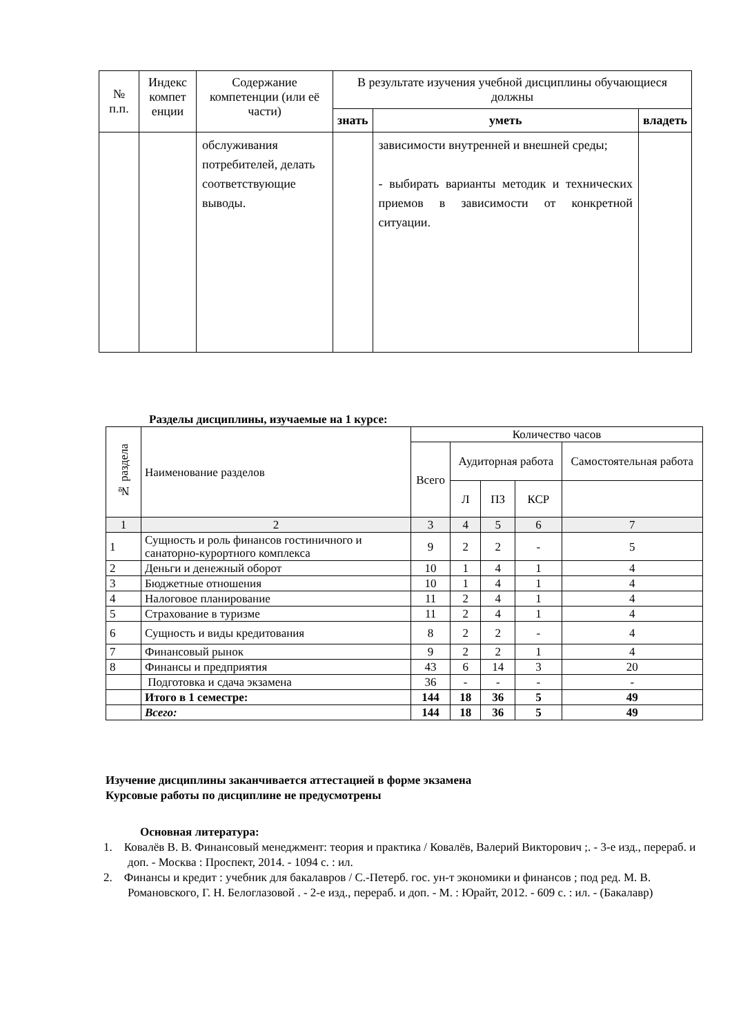| № п.п. | Индекс компет енции | Содержание компетенции (или её части) | В результате изучения учебной дисциплины обучающиеся должны | | |
| --- | --- | --- | --- | --- | --- |
| | | | знать | уметь | владеть |
| | | обслуживания потребителей, делать соответствующие выводы. | | зависимости внутренней и внешней среды; - выбирать варианты методик и технических приемов в зависимости от конкретной ситуации. | |
Разделы дисциплины, изучаемые на 1 курсе:
| № раздела | Наименование разделов | Количество часов | | | | |
| | | Всего | Аудиторная работа | | | Самостоятельная работа |
| | | | Л | ПЗ | КСР | |
| 1 | 2 | 3 | 4 | 5 | 6 | 7 |
| 1 | Сущность и роль финансов гостиничного и санаторно-курортного комплекса | 9 | 2 | 2 | - | 5 |
| 2 | Деньги и денежный оборот | 10 | 1 | 4 | 1 | 4 |
| 3 | Бюджетные отношения | 10 | 1 | 4 | 1 | 4 |
| 4 | Налоговое планирование | 11 | 2 | 4 | 1 | 4 |
| 5 | Страхование в туризме | 11 | 2 | 4 | 1 | 4 |
| 6 | Сущность и виды кредитования | 8 | 2 | 2 | - | 4 |
| 7 | Финансовый рынок | 9 | 2 | 2 | 1 | 4 |
| 8 | Финансы и предприятия | 43 | 6 | 14 | 3 | 20 |
| | Подготовка и сдача экзамена | 36 | - | - | - | - |
| | Итого в 1 семестре: | 144 | 18 | 36 | 5 | 49 |
| | Всего: | 144 | 18 | 36 | 5 | 49 |
Изучение дисциплины заканчивается аттестацией в форме экзамена
Курсовые работы по дисциплине не предусмотрены
Основная литература:
1. Ковалёв В. В. Финансовый менеджмент: теория и практика / Ковалёв, Валерий Викторович ;. - 3-е изд., перераб. и доп. - Москва : Проспект, 2014. - 1094 с. : ил.
2. Финансы и кредит : учебник для бакалавров / С.-Петерб. гос. ун-т экономики и финансов ; под ред. М. В. Романовского, Г. Н. Белоглазовой . - 2-е изд., перераб. и доп. - М. : Юрайт, 2012. - 609 с. : ил. - (Бакалавр)